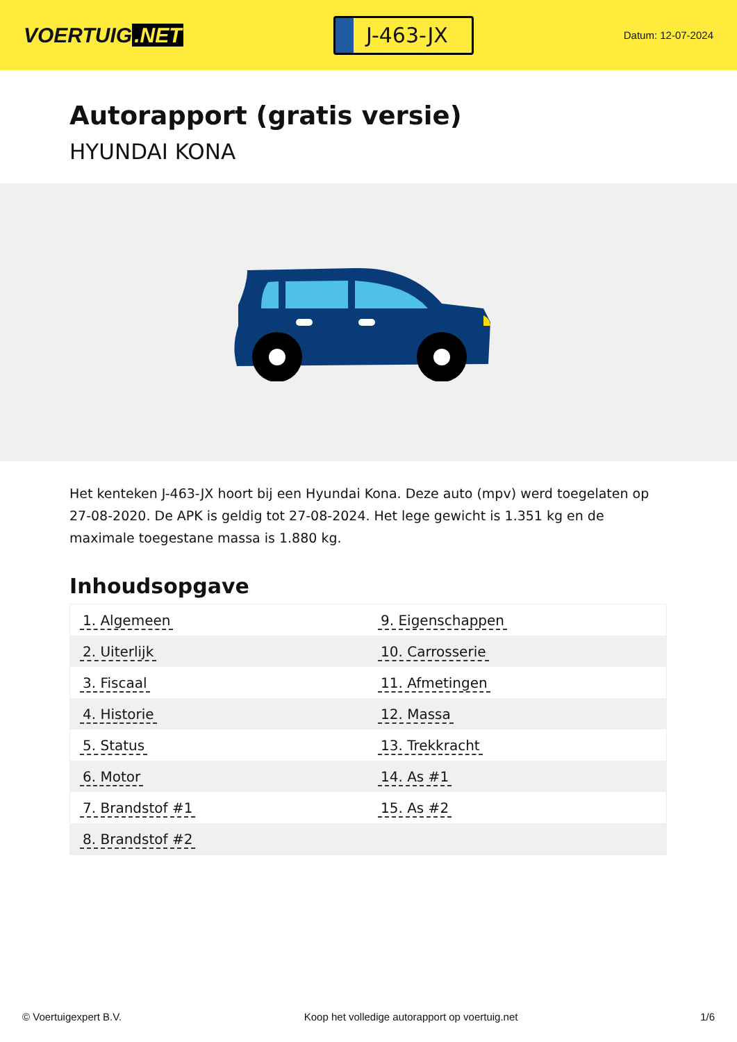VOERTUIG.NET
J-463-JX
Datum: 12-07-2024
Autorapport (gratis versie)
HYUNDAI KONA
Het kenteken J-463-JX hoort bij een Hyundai Kona. Deze auto (mpv) werd toegelaten op 27-08-2020. De APK is geldig tot 27-08-2024. Het lege gewicht is 1.351 kg en de maximale toegestane massa is 1.880 kg.
Inhoudsopgave
| 1. Algemeen | 9. Eigenschappen |
| 2. Uiterlijk | 10. Carrosserie |
| 3. Fiscaal | 11. Afmetingen |
| 4. Historie | 12. Massa |
| 5. Status | 13. Trekkracht |
| 6. Motor | 14. As #1 |
| 7. Brandstof #1 | 15. As #2 |
| 8. Brandstof #2 | |
© Voertuigexpert B.V. Koop het volledige autorapport op voertuig.net 1/6